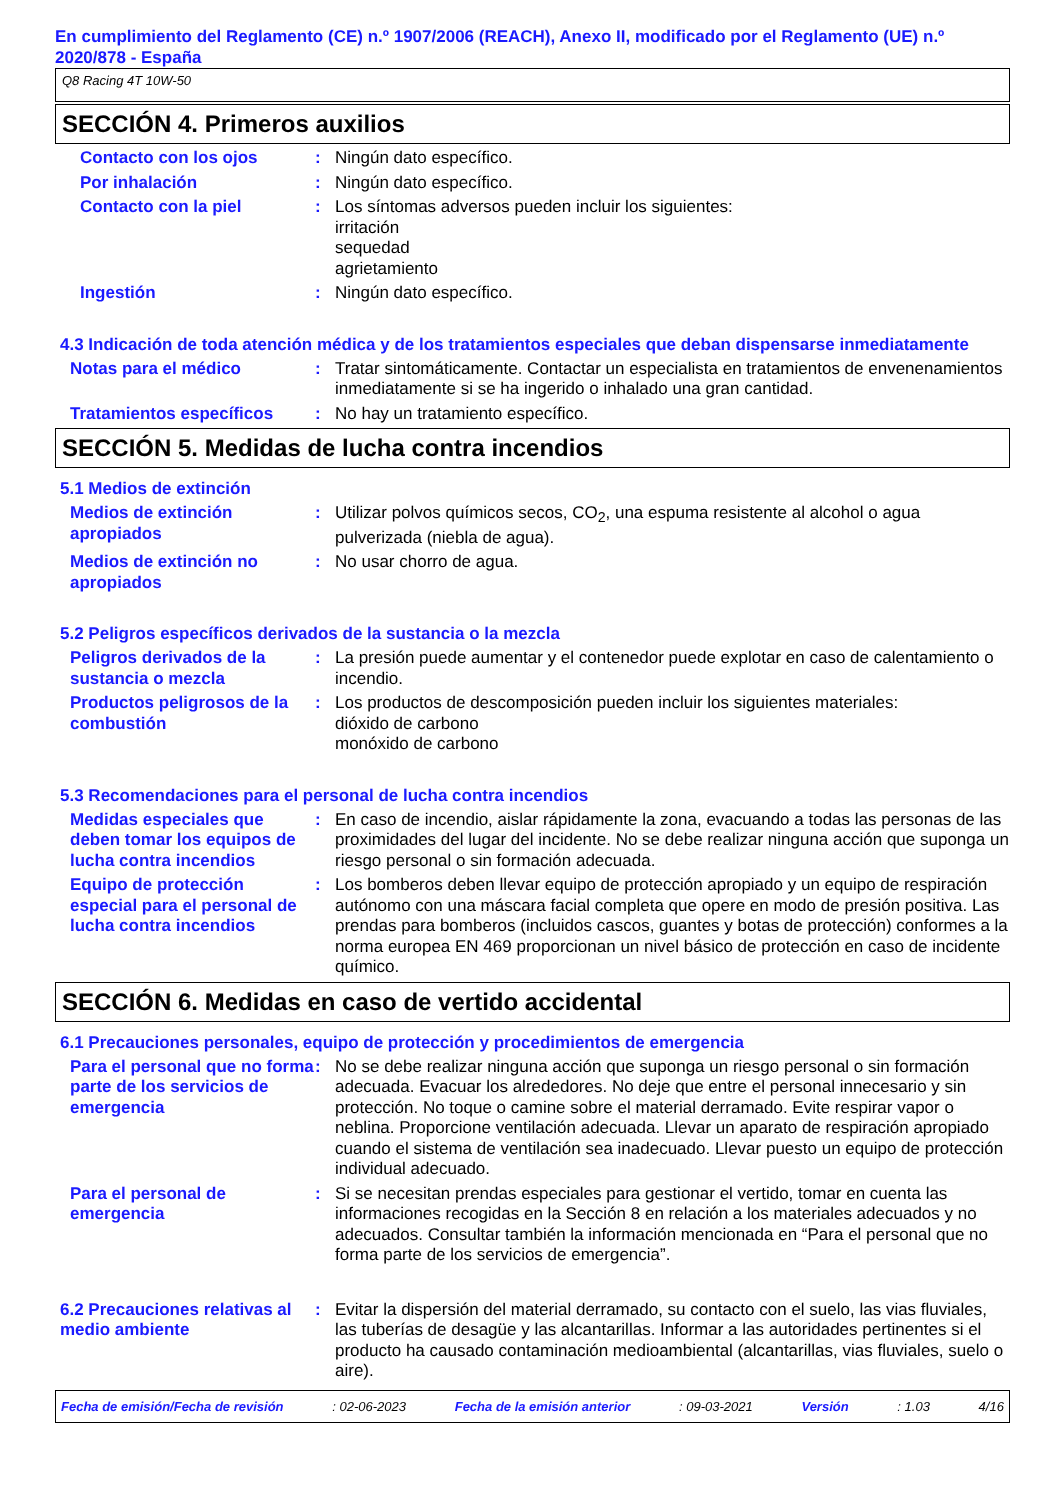En cumplimiento del Reglamento (CE) n.º 1907/2006 (REACH), Anexo II, modificado por el Reglamento (UE) n.º 2020/878 - España
Q8 Racing 4T 10W-50
SECCIÓN 4. Primeros auxilios
Contacto con los ojos : Ningún dato específico.
Por inhalación : Ningún dato específico.
Contacto con la piel : Los síntomas adversos pueden incluir los siguientes:
irritación
sequedad
agrietamiento
Ingestión : Ningún dato específico.
4.3 Indicación de toda atención médica y de los tratamientos especiales que deban dispensarse inmediatamente
Notas para el médico : Tratar sintomáticamente. Contactar un especialista en tratamientos de envenenamientos inmediatamente si se ha ingerido o inhalado una gran cantidad.
Tratamientos específicos : No hay un tratamiento específico.
SECCIÓN 5. Medidas de lucha contra incendios
5.1 Medios de extinción
Medios de extinción apropiados
: Utilizar polvos químicos secos, CO<sub>2</sub>, una espuma resistente al alcohol o agua pulverizada (niebla de agua).
Medios de extinción no apropiados
: No usar chorro de agua.
5.2 Peligros específicos derivados de la sustancia o la mezcla
Peligros derivados de la sustancia o mezcla
: La presión puede aumentar y el contenedor puede explotar en caso de calentamiento o incendio.
Productos peligrosos de la combustión
: Los productos de descomposición pueden incluir los siguientes materiales:
dióxido de carbono
monóxido de carbono
5.3 Recomendaciones para el personal de lucha contra incendios
Medidas especiales que deben tomar los equipos de lucha contra incendios
: En caso de incendio, aislar rápidamente la zona, evacuando a todas las personas de las proximidades del lugar del incidente. No se debe realizar ninguna acción que suponga un riesgo personal o sin formación adecuada.
Equipo de protección especial para el personal de lucha contra incendios
: Los bomberos deben llevar equipo de protección apropiado y un equipo de respiración autónomo con una máscara facial completa que opere en modo de presión positiva. Las prendas para bomberos (incluidos cascos, guantes y botas de protección) conformes a la norma europea EN 469 proporcionan un nivel básico de protección en caso de incidente químico.
SECCIÓN 6. Medidas en caso de vertido accidental
6.1 Precauciones personales, equipo de protección y procedimientos de emergencia
Para el personal que no forma parte de los servicios de emergencia
: No se debe realizar ninguna acción que suponga un riesgo personal o sin formación adecuada. Evacuar los alrededores. No deje que entre el personal innecesario y sin protección. No toque o camine sobre el material derramado. Evite respirar vapor o neblina. Proporcione ventilación adecuada. Llevar un aparato de respiración apropiado cuando el sistema de ventilación sea inadecuado. Llevar puesto un equipo de protección individual adecuado.
Para el personal de emergencia
: Si se necesitan prendas especiales para gestionar el vertido, tomar en cuenta las informaciones recogidas en la Sección 8 en relación a los materiales adecuados y no adecuados. Consultar también la información mencionada en “Para el personal que no forma parte de los servicios de emergencia”.
6.2 Precauciones relativas al medio ambiente
: Evitar la dispersión del material derramado, su contacto con el suelo, las vias fluviales, las tuberías de desagüe y las alcantarillas. Informar a las autoridades pertinentes si el producto ha causado contaminación medioambiental (alcantarillas, vias fluviales, suelo o aire).
Fecha de emisión/Fecha de revisión : 02-06-2023 Fecha de la emisión anterior : 09-03-2021 Versión : 1.03 4/16